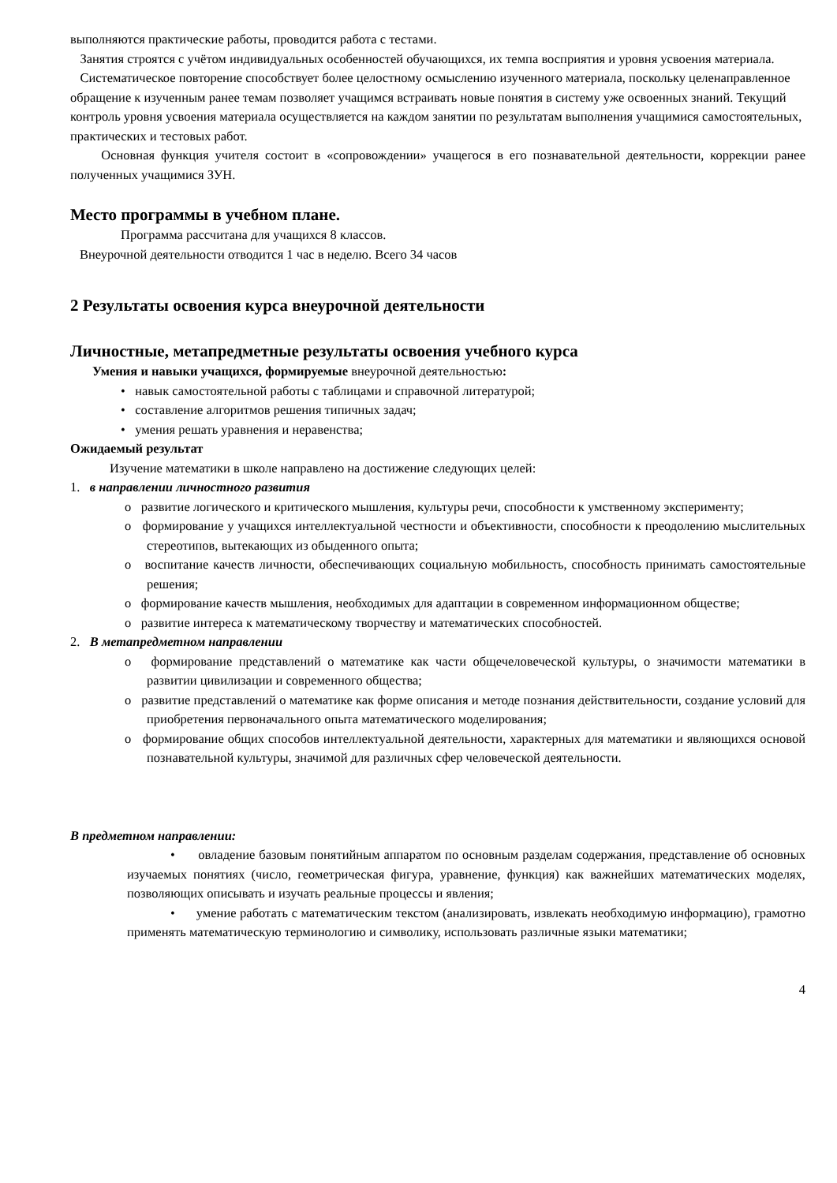выполняются практические работы, проводится работа с тестами.
Занятия строятся с учётом индивидуальных особенностей обучающихся, их темпа восприятия и уровня усвоения материала.
Систематическое повторение способствует более целостному осмыслению изученного материала, поскольку целенаправленное обращение к изученным ранее темам позволяет учащимся встраивать новые понятия в систему уже освоенных знаний. Текущий контроль уровня усвоения материала осуществляется на каждом занятии по результатам выполнения учащимися самостоятельных, практических и тестовых работ.
Основная функция учителя состоит в «сопровождении» учащегося в его познавательной деятельности, коррекции ранее полученных учащимися ЗУН.
Место программы в учебном плане.
Программа рассчитана для учащихся 8 классов.
Внеурочной деятельности отводится 1 час в неделю. Всего 34 часов
2 Результаты освоения курса внеурочной деятельности
Личностные, метапредметные результаты освоения учебного курса
Умения и навыки учащихся, формируемые внеурочной деятельностью:
• навык самостоятельной работы с таблицами и справочной литературой;
• составление алгоритмов решения типичных задач;
• умения решать уравнения и неравенства;
Ожидаемый результат
Изучение математики в школе направлено на достижение следующих целей:
1. в направлении личностного развития
o развитие логического и критического мышления, культуры речи, способности к умственному эксперименту;
o формирование у учащихся интеллектуальной честности и объективности, способности к преодолению мыслительных стереотипов, вытекающих из обыденного опыта;
o воспитание качеств личности, обеспечивающих социальную мобильность, способность принимать самостоятельные решения;
o формирование качеств мышления, необходимых для адаптации в современном информационном обществе;
o развитие интереса к математическому творчеству и математических способностей.
2. В метапредметном направлении
o формирование представлений о математике как части общечеловеческой культуры, о значимости математики в развитии цивилизации и современного общества;
o развитие представлений о математике как форме описания и методе познания действительности, создание условий для приобретения первоначального опыта математического моделирования;
o формирование общих способов интеллектуальной деятельности, характерных для математики и являющихся основой познавательной культуры, значимой для различных сфер человеческой деятельности.
В предметном направлении:
• овладение базовым понятийным аппаратом по основным разделам содержания, представление об основных изучаемых понятиях (число, геометрическая фигура, уравнение, функция) как важнейших математических моделях, позволяющих описывать и изучать реальные процессы и явления;
• умение работать с математическим текстом (анализировать, извлекать необходимую информацию), грамотно применять математическую терминологию и символику, использовать различные языки математики;
4